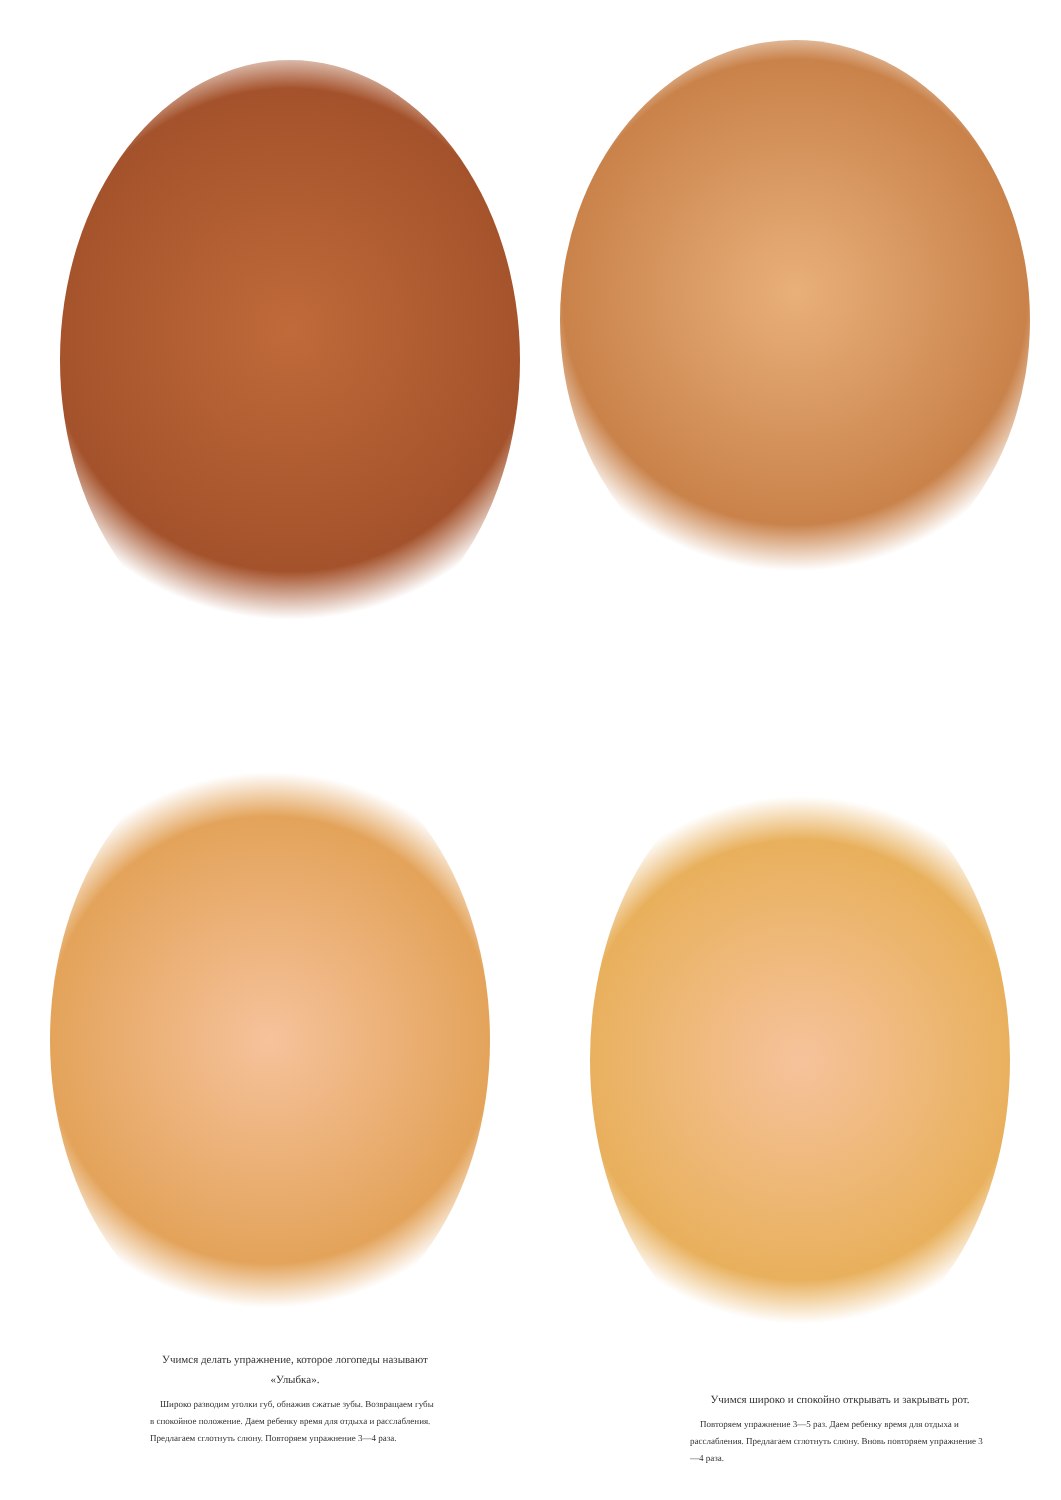Учимся делать упражнение, которое логопеды называют «Улыбка».
Широко разводим уголки губ, обнажив сжатые зубы. Возвращаем губы в спокойное положение. Даем ребенку время для отдыха и расслабления. Предлагаем сглотнуть слюну. Повторяем упражнение 3—4 раза.
Учимся широко и спокойно открывать и закрывать рот.
Повторяем упражнение 3—5 раз. Даем ребенку время для отдыха и расслабления. Предлагаем сглотнуть слюну. Вновь повторяем упражнение 3—4 раза.